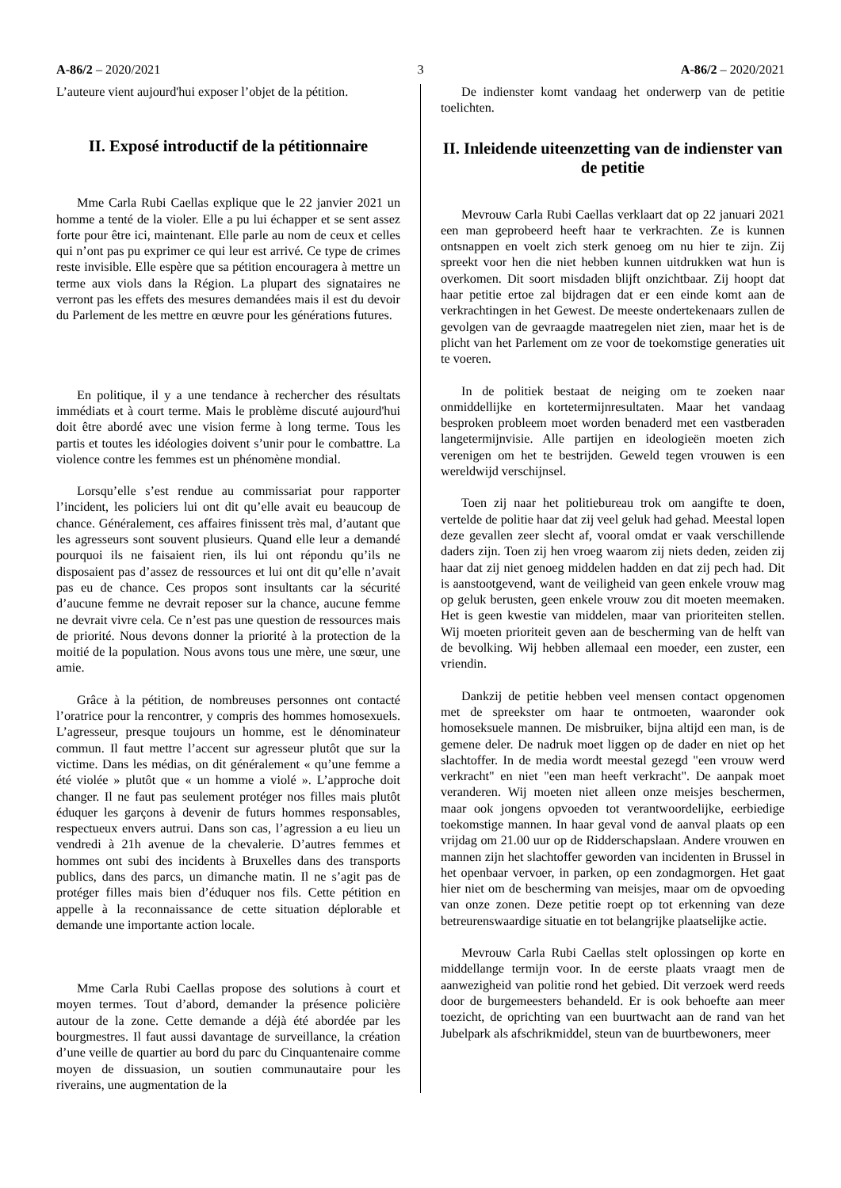A-86/2 – 2020/2021 3 A-86/2 – 2020/2021
L’auteure vient aujourd'hui exposer l’objet de la pétition.
II. Exposé introductif de la pétitionnaire
Mme Carla Rubi Caellas explique que le 22 janvier 2021 un homme a tenté de la violer. Elle a pu lui échapper et se sent assez forte pour être ici, maintenant. Elle parle au nom de ceux et celles qui n’ont pas pu exprimer ce qui leur est arrivé. Ce type de crimes reste invisible. Elle espère que sa pétition encouragera à mettre un terme aux viols dans la Région. La plupart des signataires ne verront pas les effets des mesures demandées mais il est du devoir du Parlement de les mettre en œuvre pour les générations futures.
En politique, il y a une tendance à rechercher des résultats immédiats et à court terme. Mais le problème discuté aujourd'hui doit être abordé avec une vision ferme à long terme. Tous les partis et toutes les idéologies doivent s’unir pour le combattre. La violence contre les femmes est un phénomène mondial.
Lorsqu’elle s’est rendue au commissariat pour rapporter l’incident, les policiers lui ont dit qu’elle avait eu beaucoup de chance. Généralement, ces affaires finissent très mal, d’autant que les agresseurs sont souvent plusieurs. Quand elle leur a demandé pourquoi ils ne faisaient rien, ils lui ont répondu qu’ils ne disposaient pas d’assez de ressources et lui ont dit qu’elle n’avait pas eu de chance. Ces propos sont insultants car la sécurité d’aucune femme ne devrait reposer sur la chance, aucune femme ne devrait vivre cela. Ce n’est pas une question de ressources mais de priorité. Nous devons donner la priorité à la protection de la moitié de la population. Nous avons tous une mère, une sœur, une amie.
Grâce à la pétition, de nombreuses personnes ont contacté l’oratrice pour la rencontrer, y compris des hommes homosexuels. L’agresseur, presque toujours un homme, est le dénominateur commun. Il faut mettre l’accent sur agresseur plutôt que sur la victime. Dans les médias, on dit généralement « qu’une femme a été violée » plutôt que « un homme a violé ». L’approche doit changer. Il ne faut pas seulement protéger nos filles mais plutôt éduquer les garçons à devenir de futurs hommes responsables, respectueux envers autrui. Dans son cas, l’agression a eu lieu un vendredi à 21h avenue de la chevalerie. D’autres femmes et hommes ont subi des incidents à Bruxelles dans des transports publics, dans des parcs, un dimanche matin. Il ne s’agit pas de protéger filles mais bien d’éduquer nos fils. Cette pétition en appelle à la reconnaissance de cette situation déplorable et demande une importante action locale.
Mme Carla Rubi Caellas propose des solutions à court et moyen termes. Tout d’abord, demander la présence policière autour de la zone. Cette demande a déjà été abordée par les bourgmestres. Il faut aussi davantage de surveillance, la création d’une veille de quartier au bord du parc du Cinquantenaire comme moyen de dissuasion, un soutien communautaire pour les riverains, une augmentation de la
De indienster komt vandaag het onderwerp van de petitie toelichten.
II. Inleidende uiteenzetting van de indienster van de petitie
Mevrouw Carla Rubi Caellas verklaart dat op 22 januari 2021 een man geprobeerd heeft haar te verkrachten. Ze is kunnen ontsnappen en voelt zich sterk genoeg om nu hier te zijn. Zij spreekt voor hen die niet hebben kunnen uitdrukken wat hun is overkomen. Dit soort misdaden blijft onzichtbaar. Zij hoopt dat haar petitie ertoe zal bijdragen dat er een einde komt aan de verkrachtingen in het Gewest. De meeste ondertekenaars zullen de gevolgen van de gevraagde maatregelen niet zien, maar het is de plicht van het Parlement om ze voor de toekomstige generaties uit te voeren.
In de politiek bestaat de neiging om te zoeken naar onmiddellijke en kortetermijnresultaten. Maar het vandaag besproken probleem moet worden benaderd met een vastberaden langetermijnvisie. Alle partijen en ideologieën moeten zich verenigen om het te bestrijden. Geweld tegen vrouwen is een wereldwijd verschijnsel.
Toen zij naar het politiebureau trok om aangifte te doen, vertelde de politie haar dat zij veel geluk had gehad. Meestal lopen deze gevallen zeer slecht af, vooral omdat er vaak verschillende daders zijn. Toen zij hen vroeg waarom zij niets deden, zeiden zij haar dat zij niet genoeg middelen hadden en dat zij pech had. Dit is aanstootgevend, want de veiligheid van geen enkele vrouw mag op geluk berusten, geen enkele vrouw zou dit moeten meemaken. Het is geen kwestie van middelen, maar van prioriteiten stellen. Wij moeten prioriteit geven aan de bescherming van de helft van de bevolking. Wij hebben allemaal een moeder, een zuster, een vriendin.
Dankzij de petitie hebben veel mensen contact opgenomen met de spreekster om haar te ontmoeten, waaronder ook homoseksuele mannen. De misbruiker, bijna altijd een man, is de gemene deler. De nadruk moet liggen op de dader en niet op het slachtoffer. In de media wordt meestal gezegd "een vrouw werd verkracht" en niet "een man heeft verkracht". De aanpak moet veranderen. Wij moeten niet alleen onze meisjes beschermen, maar ook jongens opvoeden tot verantwoordelijke, eerbiedige toekomstige mannen. In haar geval vond de aanval plaats op een vrijdag om 21.00 uur op de Ridderschapslaan. Andere vrouwen en mannen zijn het slachtoffer geworden van incidenten in Brussel in het openbaar vervoer, in parken, op een zondagmorgen. Het gaat hier niet om de bescherming van meisjes, maar om de opvoeding van onze zonen. Deze petitie roept op tot erkenning van deze betreurenswaardige situatie en tot belangrijke plaatselijke actie.
Mevrouw Carla Rubi Caellas stelt oplossingen op korte en middellange termijn voor. In de eerste plaats vraagt men de aanwezigheid van politie rond het gebied. Dit verzoek werd reeds door de burgemeesters behandeld. Er is ook behoefte aan meer toezicht, de oprichting van een buurtwacht aan de rand van het Jubelpark als afschrikmiddel, steun van de buurtbewoners, meer